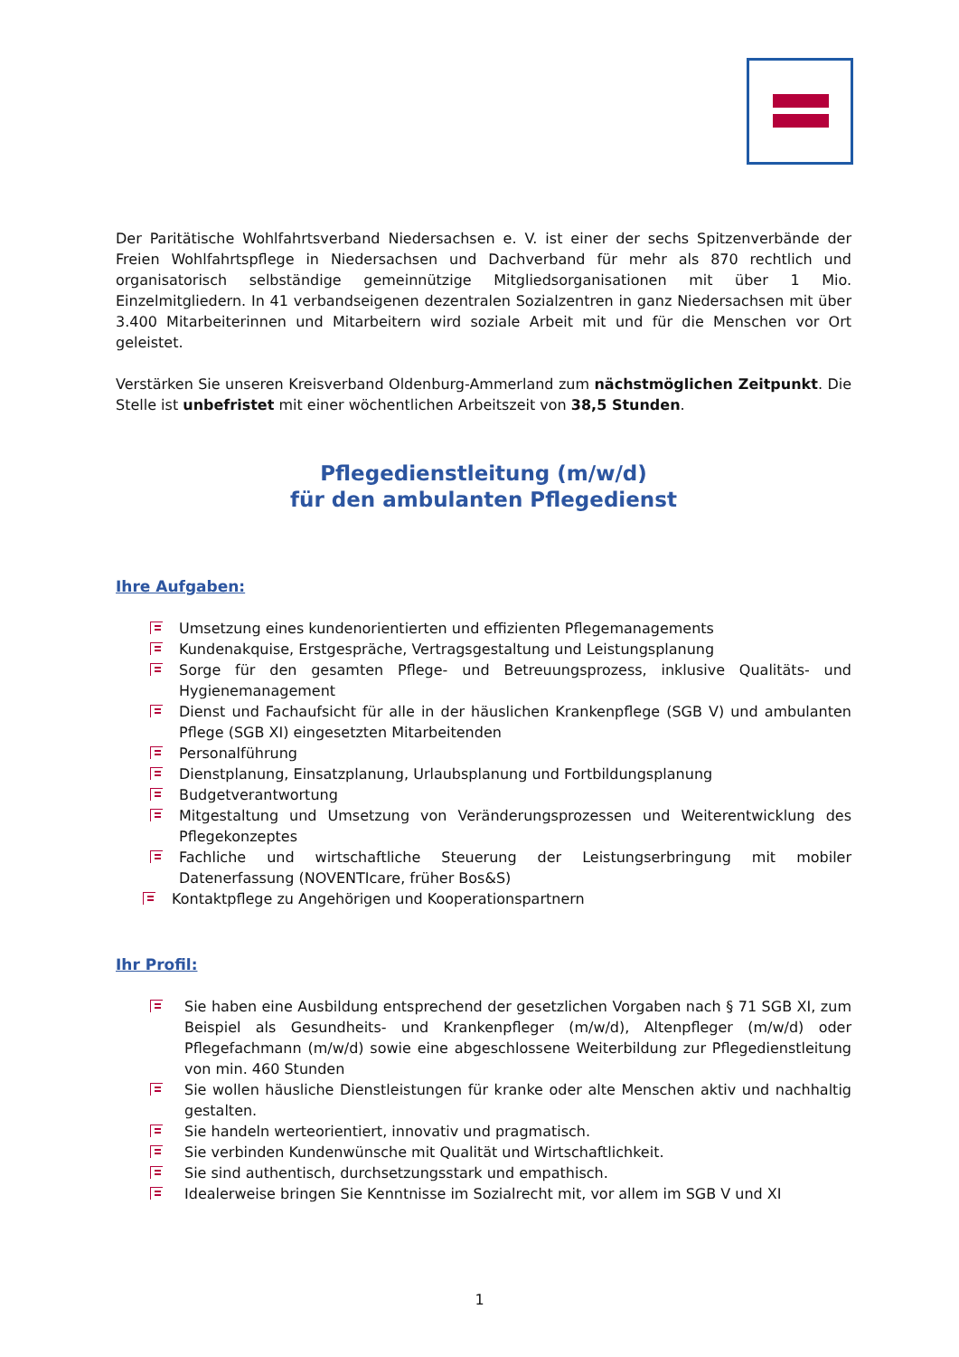Der Paritätische Wohlfahrtsverband Niedersachsen e. V. ist einer der sechs Spitzenverbände der Freien Wohlfahrtspflege in Niedersachsen und Dachverband für mehr als 870 rechtlich und organisatorisch selbständige gemeinnützige Mitgliedsorganisationen mit über 1 Mio. Einzelmitgliedern. In 41 verbandseigenen dezentralen Sozialzentren in ganz Niedersachsen mit über 3.400 Mitarbeiterinnen und Mitarbeitern wird soziale Arbeit mit und für die Menschen vor Ort geleistet.
Verstärken Sie unseren Kreisverband Oldenburg-Ammerland zum nächstmöglichen Zeitpunkt. Die Stelle ist unbefristet mit einer wöchentlichen Arbeitszeit von 38,5 Stunden.
Pflegedienstleitung (m/w/d)
für den ambulanten Pflegedienst
Ihre Aufgaben:
Umsetzung eines kundenorientierten und effizienten Pflegemanagements
Kundenakquise, Erstgespräche, Vertragsgestaltung und Leistungsplanung
Sorge für den gesamten Pflege- und Betreuungsprozess, inklusive Qualitäts- und Hygienemanagement
Dienst und Fachaufsicht für alle in der häuslichen Krankenpflege (SGB V) und ambulanten Pflege (SGB XI) eingesetzten Mitarbeitenden
Personalführung
Dienstplanung, Einsatzplanung, Urlaubsplanung und Fortbildungsplanung
Budgetverantwortung
Mitgestaltung und Umsetzung von Veränderungsprozessen und Weiterentwicklung des Pflegekonzeptes
Fachliche und wirtschaftliche Steuerung der Leistungserbringung mit mobiler Datenerfassung (NOVENTIcare, früher Bos&S)
Kontaktpflege zu Angehörigen und Kooperationspartnern
Ihr Profil:
Sie haben eine Ausbildung entsprechend der gesetzlichen Vorgaben nach § 71 SGB XI, zum Beispiel als Gesundheits- und Krankenpfleger (m/w/d), Altenpfleger (m/w/d) oder Pflegefachmann (m/w/d) sowie eine abgeschlossene Weiterbildung zur Pflegedienstleitung von min. 460 Stunden
Sie wollen häusliche Dienstleistungen für kranke oder alte Menschen aktiv und nachhaltig gestalten.
Sie handeln werteorientiert, innovativ und pragmatisch.
Sie verbinden Kundenwünsche mit Qualität und Wirtschaftlichkeit.
Sie sind authentisch, durchsetzungsstark und empathisch.
Idealerweise bringen Sie Kenntnisse im Sozialrecht mit, vor allem im SGB V und XI
1